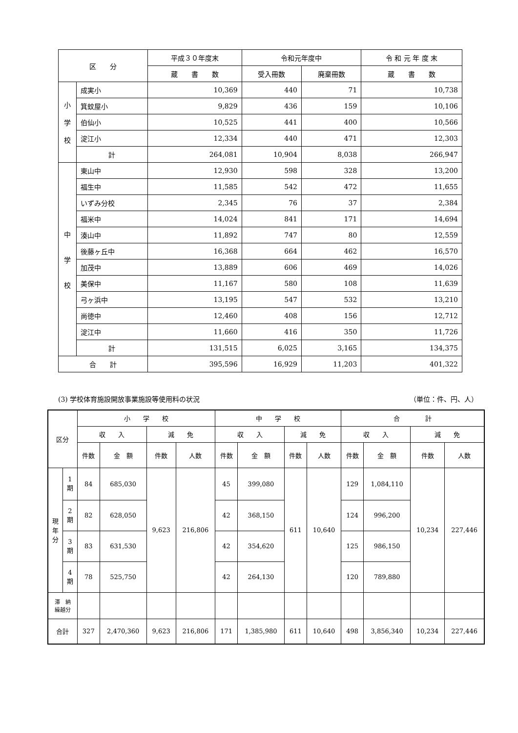| 区 分 | | 平成３０年度末 | 令和元年度中 | | 令 和 元 年 度 末 |
| --- | --- | --- | --- | --- | --- |
| | | 蔵 書 数 | 受入冊数 | 廃棄冊数 | 蔵 書 数 |
| 小 学 校 | 成実小 | 10,369 | 440 | 71 | 10,738 |
| | 箕蚊屋小 | 9,829 | 436 | 159 | 10,106 |
| | 伯仙小 | 10,525 | 441 | 400 | 10,566 |
| | 淀江小 | 12,334 | 440 | 471 | 12,303 |
| | 計 | 264,081 | 10,904 | 8,038 | 266,947 |
| 中 学 校 | 東山中 | 12,930 | 598 | 328 | 13,200 |
| | 福生中 | 11,585 | 542 | 472 | 11,655 |
| | いずみ分校 | 2,345 | 76 | 37 | 2,384 |
| | 福米中 | 14,024 | 841 | 171 | 14,694 |
| | 湊山中 | 11,892 | 747 | 80 | 12,559 |
| | 後藤ヶ丘中 | 16,368 | 664 | 462 | 16,570 |
| | 加茂中 | 13,889 | 606 | 469 | 14,026 |
| | 美保中 | 11,167 | 580 | 108 | 11,639 |
| | 弓ヶ浜中 | 13,195 | 547 | 532 | 13,210 |
| | 尚徳中 | 12,460 | 408 | 156 | 12,712 |
| | 淀江中 | 11,660 | 416 | 350 | 11,726 |
| | 計 | 131,515 | 6,025 | 3,165 | 134,375 |
| 合 計 | | 395,596 | 16,929 | 11,203 | 401,322 |
(3) 学校体育施設開放事業施設等使用料の状況 （単位：件、円、人）
| 区分 | | 小 学 校 | | | | 中 学 校 | | | | 合 計 | | | |
| --- | --- | --- | --- | --- | --- | --- | --- | --- | --- | --- | --- | --- | --- |
| | | 収 入 | | 減 免 | | 収 入 | | 減 免 | | 収 入 | | 減 免 | |
| | | 件数 | 金 額 | 件数 | 人数 | 件数 | 金 額 | 件数 | 人数 | 件数 | 金 額 | 件数 | 人数 |
| 現 年 分 | 1 期 | 84 | 685,030 | 9,623 | 216,806 | 45 | 399,080 | 611 | 10,640 | 129 | 1,084,110 | 10,234 | 227,446 |
| | 2 期 | 82 | 628,050 | | | 42 | 368,150 | | | 124 | 996,200 | | |
| | 3 期 | 83 | 631,530 | | | 42 | 354,620 | | | 125 | 986,150 | | |
| | 4 期 | 78 | 525,750 | | | 42 | 264,130 | | | 120 | 789,880 | | |
| 滞 納 繰越分 | | | | | | | | | | | | | |
| 合計 | | 327 | 2,470,360 | 9,623 | 216,806 | 171 | 1,385,980 | 611 | 10,640 | 498 | 3,856,340 | 10,234 | 227,446 |